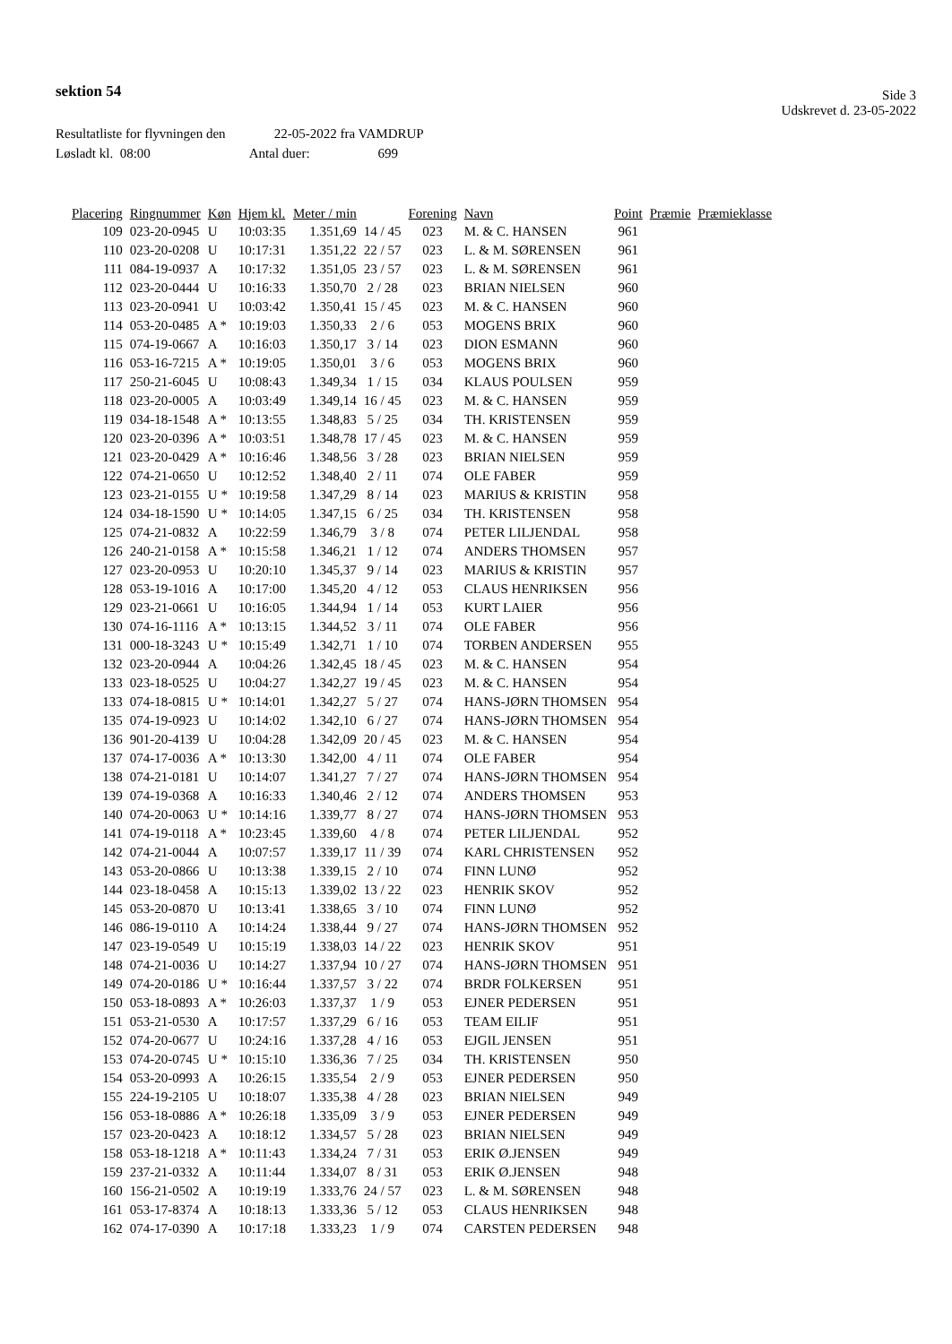sektion 54
Side 3
Udskrevet d. 23-05-2022
Resultatliste for flyvningen den 22-05-2022 fra VAMDRUP
Løsladt kl. 08:00 Antal duer: 699
| Placering | Ringnummer | Køn | Hjem kl. | Meter / min | | Forening | Navn | Point | Præmie | Præmieklasse |
| --- | --- | --- | --- | --- | --- | --- | --- | --- | --- | --- |
| 109 | 023-20-0945 | U | 10:03:35 | 1.351,69 | 14 / 45 | 023 | M. & C. HANSEN | 961 | | |
| 110 | 023-20-0208 | U | 10:17:31 | 1.351,22 | 22 / 57 | 023 | L. & M. SØRENSEN | 961 | | |
| 111 | 084-19-0937 | A | 10:17:32 | 1.351,05 | 23 / 57 | 023 | L. & M. SØRENSEN | 961 | | |
| 112 | 023-20-0444 | U | 10:16:33 | 1.350,70 | 2 / 28 | 023 | BRIAN NIELSEN | 960 | | |
| 113 | 023-20-0941 | U | 10:03:42 | 1.350,41 | 15 / 45 | 023 | M. & C. HANSEN | 960 | | |
| 114 | 053-20-0485 | A * | 10:19:03 | 1.350,33 | 2 / 6 | 053 | MOGENS BRIX | 960 | | |
| 115 | 074-19-0667 | A | 10:16:03 | 1.350,17 | 3 / 14 | 023 | DION ESMANN | 960 | | |
| 116 | 053-16-7215 | A * | 10:19:05 | 1.350,01 | 3 / 6 | 053 | MOGENS BRIX | 960 | | |
| 117 | 250-21-6045 | U | 10:08:43 | 1.349,34 | 1 / 15 | 034 | KLAUS POULSEN | 959 | | |
| 118 | 023-20-0005 | A | 10:03:49 | 1.349,14 | 16 / 45 | 023 | M. & C. HANSEN | 959 | | |
| 119 | 034-18-1548 | A * | 10:13:55 | 1.348,83 | 5 / 25 | 034 | TH. KRISTENSEN | 959 | | |
| 120 | 023-20-0396 | A * | 10:03:51 | 1.348,78 | 17 / 45 | 023 | M. & C. HANSEN | 959 | | |
| 121 | 023-20-0429 | A * | 10:16:46 | 1.348,56 | 3 / 28 | 023 | BRIAN NIELSEN | 959 | | |
| 122 | 074-21-0650 | U | 10:12:52 | 1.348,40 | 2 / 11 | 074 | OLE FABER | 959 | | |
| 123 | 023-21-0155 | U * | 10:19:58 | 1.347,29 | 8 / 14 | 023 | MARIUS & KRISTIN | 958 | | |
| 124 | 034-18-1590 | U * | 10:14:05 | 1.347,15 | 6 / 25 | 034 | TH. KRISTENSEN | 958 | | |
| 125 | 074-21-0832 | A | 10:22:59 | 1.346,79 | 3 / 8 | 074 | PETER LILJENDAL | 958 | | |
| 126 | 240-21-0158 | A * | 10:15:58 | 1.346,21 | 1 / 12 | 074 | ANDERS THOMSEN | 957 | | |
| 127 | 023-20-0953 | U | 10:20:10 | 1.345,37 | 9 / 14 | 023 | MARIUS & KRISTIN | 957 | | |
| 128 | 053-19-1016 | A | 10:17:00 | 1.345,20 | 4 / 12 | 053 | CLAUS HENRIKSEN | 956 | | |
| 129 | 023-21-0661 | U | 10:16:05 | 1.344,94 | 1 / 14 | 053 | KURT LAIER | 956 | | |
| 130 | 074-16-1116 | A * | 10:13:15 | 1.344,52 | 3 / 11 | 074 | OLE FABER | 956 | | |
| 131 | 000-18-3243 | U * | 10:15:49 | 1.342,71 | 1 / 10 | 074 | TORBEN ANDERSEN | 955 | | |
| 132 | 023-20-0944 | A | 10:04:26 | 1.342,45 | 18 / 45 | 023 | M. & C. HANSEN | 954 | | |
| 133 | 023-18-0525 | U | 10:04:27 | 1.342,27 | 19 / 45 | 023 | M. & C. HANSEN | 954 | | |
| 133 | 074-18-0815 | U * | 10:14:01 | 1.342,27 | 5 / 27 | 074 | HANS-JØRN THOMSEN | 954 | | |
| 135 | 074-19-0923 | U | 10:14:02 | 1.342,10 | 6 / 27 | 074 | HANS-JØRN THOMSEN | 954 | | |
| 136 | 901-20-4139 | U | 10:04:28 | 1.342,09 | 20 / 45 | 023 | M. & C. HANSEN | 954 | | |
| 137 | 074-17-0036 | A * | 10:13:30 | 1.342,00 | 4 / 11 | 074 | OLE FABER | 954 | | |
| 138 | 074-21-0181 | U | 10:14:07 | 1.341,27 | 7 / 27 | 074 | HANS-JØRN THOMSEN | 954 | | |
| 139 | 074-19-0368 | A | 10:16:33 | 1.340,46 | 2 / 12 | 074 | ANDERS THOMSEN | 953 | | |
| 140 | 074-20-0063 | U * | 10:14:16 | 1.339,77 | 8 / 27 | 074 | HANS-JØRN THOMSEN | 953 | | |
| 141 | 074-19-0118 | A * | 10:23:45 | 1.339,60 | 4 / 8 | 074 | PETER LILJENDAL | 952 | | |
| 142 | 074-21-0044 | A | 10:07:57 | 1.339,17 | 11 / 39 | 074 | KARL CHRISTENSEN | 952 | | |
| 143 | 053-20-0866 | U | 10:13:38 | 1.339,15 | 2 / 10 | 074 | FINN LUNØ | 952 | | |
| 144 | 023-18-0458 | A | 10:15:13 | 1.339,02 | 13 / 22 | 023 | HENRIK SKOV | 952 | | |
| 145 | 053-20-0870 | U | 10:13:41 | 1.338,65 | 3 / 10 | 074 | FINN LUNØ | 952 | | |
| 146 | 086-19-0110 | A | 10:14:24 | 1.338,44 | 9 / 27 | 074 | HANS-JØRN THOMSEN | 952 | | |
| 147 | 023-19-0549 | U | 10:15:19 | 1.338,03 | 14 / 22 | 023 | HENRIK SKOV | 951 | | |
| 148 | 074-21-0036 | U | 10:14:27 | 1.337,94 | 10 / 27 | 074 | HANS-JØRN THOMSEN | 951 | | |
| 149 | 074-20-0186 | U * | 10:16:44 | 1.337,57 | 3 / 22 | 074 | BRDR FOLKERSEN | 951 | | |
| 150 | 053-18-0893 | A * | 10:26:03 | 1.337,37 | 1 / 9 | 053 | EJNER PEDERSEN | 951 | | |
| 151 | 053-21-0530 | A | 10:17:57 | 1.337,29 | 6 / 16 | 053 | TEAM EILIF | 951 | | |
| 152 | 074-20-0677 | U | 10:24:16 | 1.337,28 | 4 / 16 | 053 | EJGIL JENSEN | 951 | | |
| 153 | 074-20-0745 | U * | 10:15:10 | 1.336,36 | 7 / 25 | 034 | TH. KRISTENSEN | 950 | | |
| 154 | 053-20-0993 | A | 10:26:15 | 1.335,54 | 2 / 9 | 053 | EJNER PEDERSEN | 950 | | |
| 155 | 224-19-2105 | U | 10:18:07 | 1.335,38 | 4 / 28 | 023 | BRIAN NIELSEN | 949 | | |
| 156 | 053-18-0886 | A * | 10:26:18 | 1.335,09 | 3 / 9 | 053 | EJNER PEDERSEN | 949 | | |
| 157 | 023-20-0423 | A | 10:18:12 | 1.334,57 | 5 / 28 | 023 | BRIAN NIELSEN | 949 | | |
| 158 | 053-18-1218 | A * | 10:11:43 | 1.334,24 | 7 / 31 | 053 | ERIK Ø.JENSEN | 949 | | |
| 159 | 237-21-0332 | A | 10:11:44 | 1.334,07 | 8 / 31 | 053 | ERIK Ø.JENSEN | 948 | | |
| 160 | 156-21-0502 | A | 10:19:19 | 1.333,76 | 24 / 57 | 023 | L. & M. SØRENSEN | 948 | | |
| 161 | 053-17-8374 | A | 10:18:13 | 1.333,36 | 5 / 12 | 053 | CLAUS HENRIKSEN | 948 | | |
| 162 | 074-17-0390 | A | 10:17:18 | 1.333,23 | 1 / 9 | 074 | CARSTEN PEDERSEN | 948 | | |